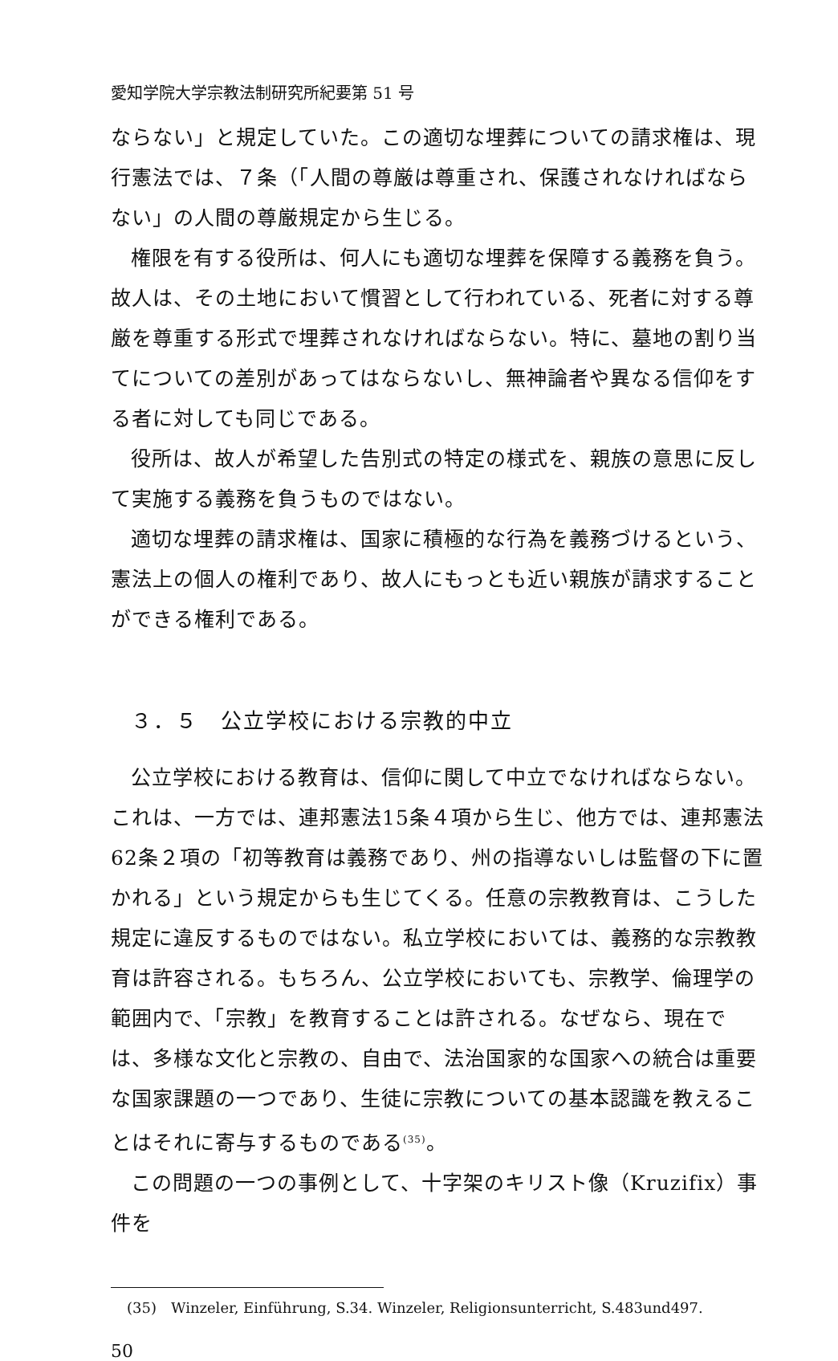愛知学院大学宗教法制研究所紀要第 51 号
ならない」と規定していた。この適切な埋葬についての請求権は、現行憲法では、７条（「人間の尊厳は尊重され、保護されなければならない」の人間の尊厳規定から生じる。
権限を有する役所は、何人にも適切な埋葬を保障する義務を負う。故人は、その土地において慣習として行われている、死者に対する尊厳を尊重する形式で埋葬されなければならない。特に、墓地の割り当てについての差別があってはならないし、無神論者や異なる信仰をする者に対しても同じである。
役所は、故人が希望した告別式の特定の様式を、親族の意思に反して実施する義務を負うものではない。
適切な埋葬の請求権は、国家に積極的な行為を義務づけるという、憲法上の個人の権利であり、故人にもっとも近い親族が請求することができる権利である。
３．５　公立学校における宗教的中立
公立学校における教育は、信仰に関して中立でなければならない。これは、一方では、連邦憲法15条４項から生じ、他方では、連邦憲法62条２項の「初等教育は義務であり、州の指導ないしは監督の下に置かれる」という規定からも生じてくる。任意の宗教教育は、こうした規定に違反するものではない。私立学校においては、義務的な宗教教育は許容される。もちろん、公立学校においても、宗教学、倫理学の範囲内で、「宗教」を教育することは許される。なぜなら、現在では、多様な文化と宗教の、自由で、法治国家的な国家への統合は重要な国家課題の一つであり、生徒に宗教についての基本認識を教えることはそれに寄与するものである<sup>(35)</sup>。
この問題の一つの事例として、十字架のキリスト像（Kruzifix）事件を
(35)　Winzeler, Einführung, S.34. Winzeler, Religionsunterricht, S.483und497.
50